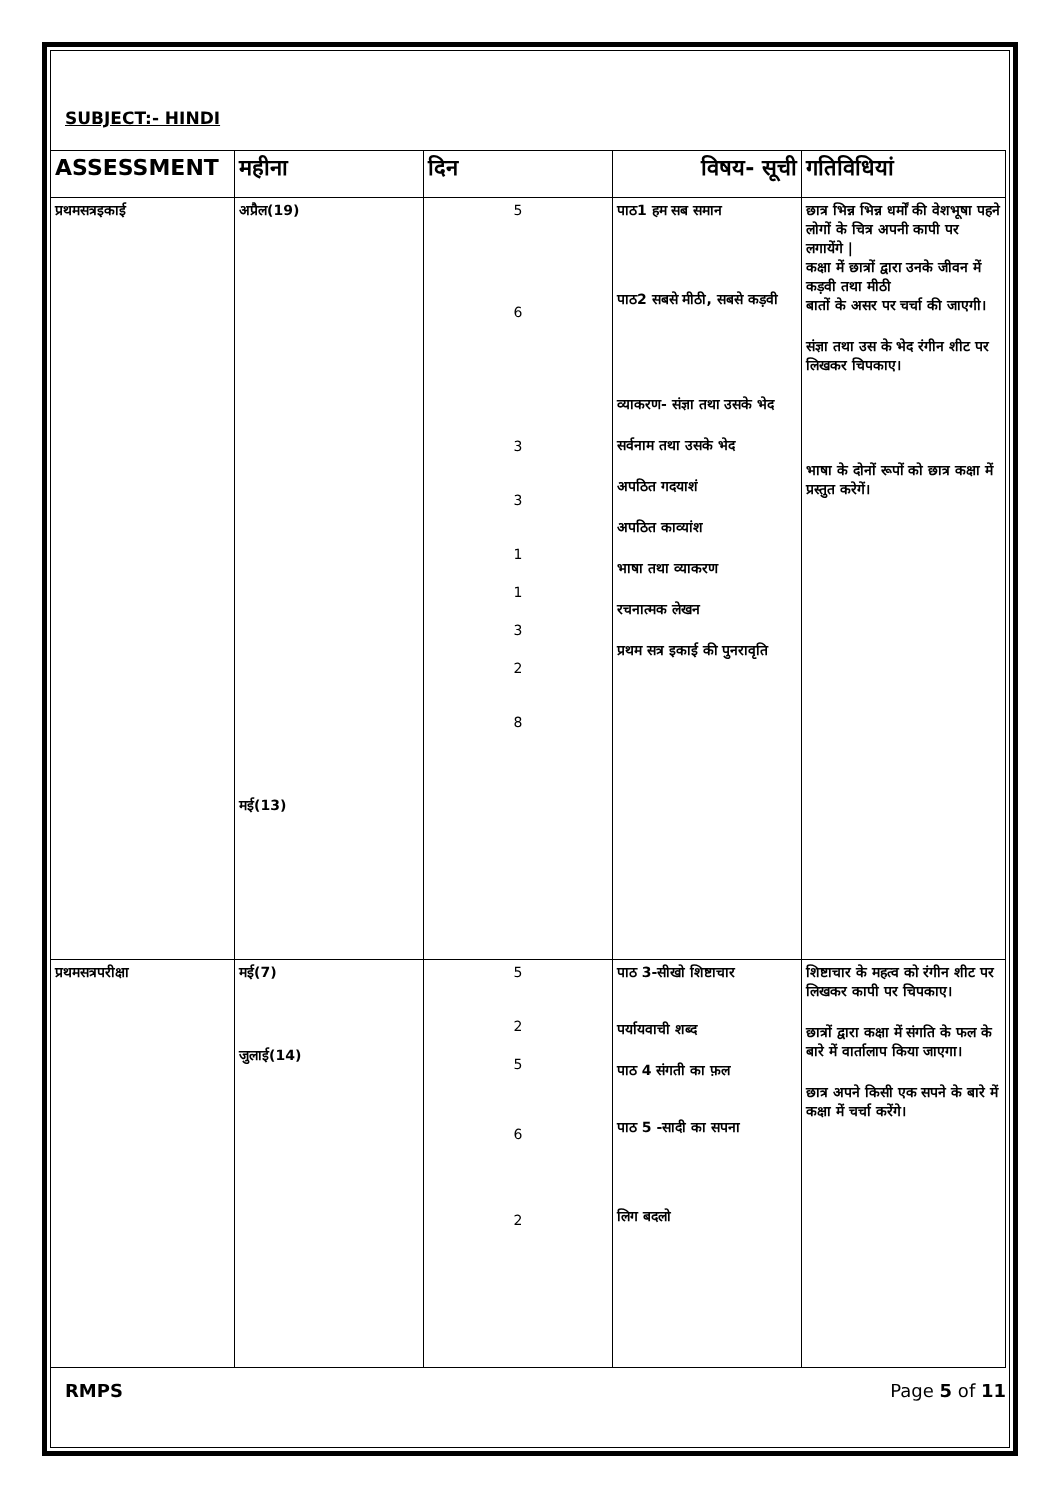SUBJECT:- HINDI
| ASSESSMENT | महीना | दिन | विषय- सूची | गतिविधियां |
| --- | --- | --- | --- | --- |
| प्रथमसत्रइकाई | अप्रैल(19) मई(13) | 5 6 3 3 1 1 3 2 8 | पाठ1 हम सब समान पाठ2 सबसे मीठी, सबसे कड़वी व्याकरण- संज्ञा तथा उसके भेद सर्वनाम तथा उसके भेद अपठित गदयाशं अपठित काव्यांश भाषा तथा व्याकरण रचनात्मक लेखन प्रथम सत्र इकाई की पुनरावृति | छात्र भिन्न भिन्न धर्मों की वेशभूषा पहने लोगों के चित्र अपनी कापी पर लगायेंगे / कक्षा में छात्रों द्वारा उनके जीवन में कड़वी तथा मीठी बातों के असर पर चर्चा की जाएगी। संज्ञा तथा उस के भेद रंगीन शीट पर लिखकर चिपकाए। भाषा के दोनों रूपों को छात्र कक्षा में प्रस्तुत करेगें। |
| प्रथमसत्रपरीक्षा | मई(7) जुलाई(14) | 5 2 5 6 2 | पाठ 3-सीखो शिष्टाचार पर्यायवाची शब्द पाठ 4 संगती का फ़ल पाठ 5 -सादी का सपना लिग बदलो | शिष्टाचार के महत्व को रंगीन शीट पर लिखकर कापी पर चिपकाए। छात्रों द्वारा कक्षा में संगति के फल के बारे में वार्तालाप किया जाएगा। छात्र अपने किसी एक सपने के बारे में कक्षा में चर्चा करेंगे। |
RMPS Page 5 of 11